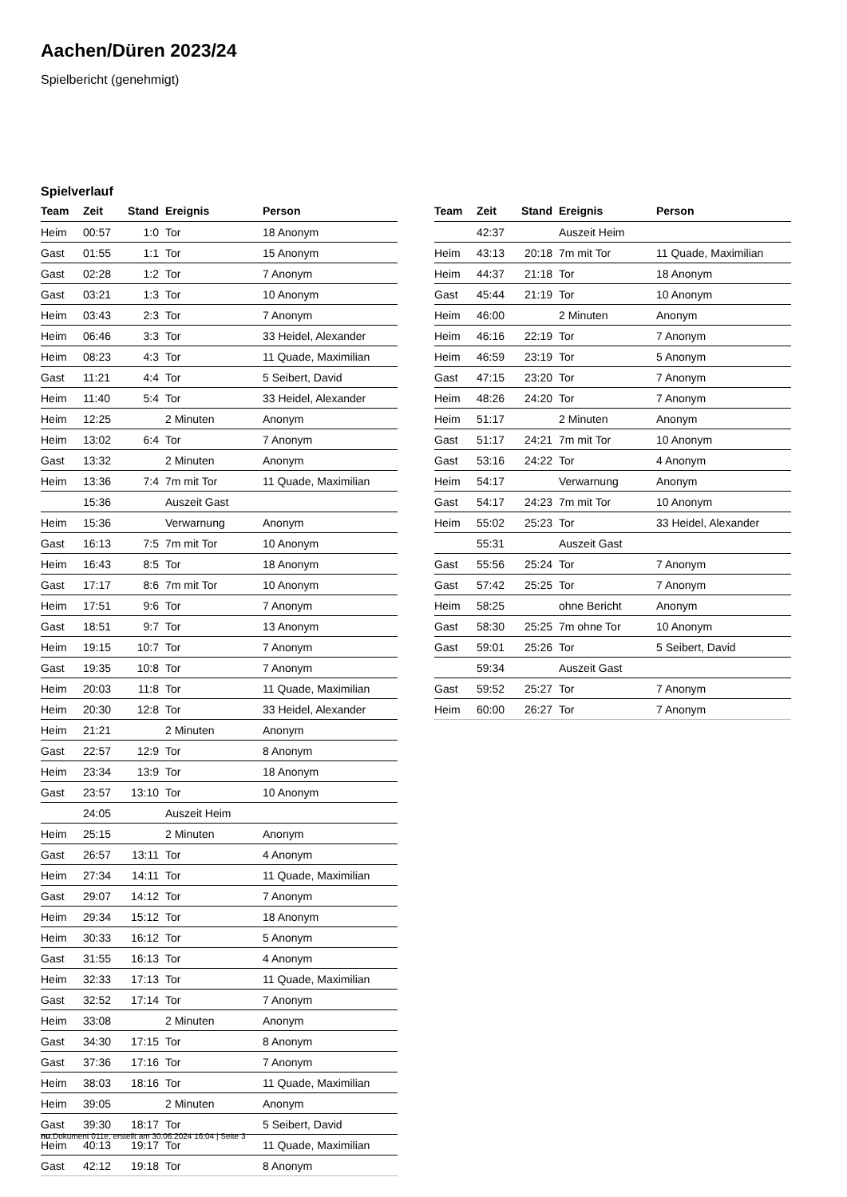Aachen/Düren 2023/24
Spielbericht (genehmigt)
Spielverlauf
| Team | Zeit | Stand | Ereignis | Person |
| --- | --- | --- | --- | --- |
| Heim | 00:57 | 1:0 | Tor | 18 Anonym |
| Gast | 01:55 | 1:1 | Tor | 15 Anonym |
| Gast | 02:28 | 1:2 | Tor | 7 Anonym |
| Gast | 03:21 | 1:3 | Tor | 10 Anonym |
| Heim | 03:43 | 2:3 | Tor | 7 Anonym |
| Heim | 06:46 | 3:3 | Tor | 33 Heidel, Alexander |
| Heim | 08:23 | 4:3 | Tor | 11 Quade, Maximilian |
| Gast | 11:21 | 4:4 | Tor | 5 Seibert, David |
| Heim | 11:40 | 5:4 | Tor | 33 Heidel, Alexander |
| Heim | 12:25 | | 2 Minuten | Anonym |
| Heim | 13:02 | 6:4 | Tor | 7 Anonym |
| Gast | 13:32 | | 2 Minuten | Anonym |
| Heim | 13:36 | 7:4 | 7m mit Tor | 11 Quade, Maximilian |
| | 15:36 | | Auszeit Gast | |
| Heim | 15:36 | | Verwarnung | Anonym |
| Gast | 16:13 | 7:5 | 7m mit Tor | 10 Anonym |
| Heim | 16:43 | 8:5 | Tor | 18 Anonym |
| Gast | 17:17 | 8:6 | 7m mit Tor | 10 Anonym |
| Heim | 17:51 | 9:6 | Tor | 7 Anonym |
| Gast | 18:51 | 9:7 | Tor | 13 Anonym |
| Heim | 19:15 | 10:7 | Tor | 7 Anonym |
| Gast | 19:35 | 10:8 | Tor | 7 Anonym |
| Heim | 20:03 | 11:8 | Tor | 11 Quade, Maximilian |
| Heim | 20:30 | 12:8 | Tor | 33 Heidel, Alexander |
| Heim | 21:21 | | 2 Minuten | Anonym |
| Gast | 22:57 | 12:9 | Tor | 8 Anonym |
| Heim | 23:34 | 13:9 | Tor | 18 Anonym |
| Gast | 23:57 | 13:10 | Tor | 10 Anonym |
| | 24:05 | | Auszeit Heim | |
| Heim | 25:15 | | 2 Minuten | Anonym |
| Gast | 26:57 | 13:11 | Tor | 4 Anonym |
| Heim | 27:34 | 14:11 | Tor | 11 Quade, Maximilian |
| Gast | 29:07 | 14:12 | Tor | 7 Anonym |
| Heim | 29:34 | 15:12 | Tor | 18 Anonym |
| Heim | 30:33 | 16:12 | Tor | 5 Anonym |
| Gast | 31:55 | 16:13 | Tor | 4 Anonym |
| Heim | 32:33 | 17:13 | Tor | 11 Quade, Maximilian |
| Gast | 32:52 | 17:14 | Tor | 7 Anonym |
| Heim | 33:08 | | 2 Minuten | Anonym |
| Gast | 34:30 | 17:15 | Tor | 8 Anonym |
| Gast | 37:36 | 17:16 | Tor | 7 Anonym |
| Heim | 38:03 | 18:16 | Tor | 11 Quade, Maximilian |
| Heim | 39:05 | | 2 Minuten | Anonym |
| Gast | 39:30 | 18:17 | Tor | 5 Seibert, David |
| Heim | 40:13 | 19:17 | Tor | 11 Quade, Maximilian |
| Gast | 42:12 | 19:18 | Tor | 8 Anonym |
| Team | Zeit | Stand | Ereignis | Person |
| --- | --- | --- | --- | --- |
| | 42:37 | | Auszeit Heim | |
| Heim | 43:13 | 20:18 | 7m mit Tor | 11 Quade, Maximilian |
| Heim | 44:37 | 21:18 | Tor | 18 Anonym |
| Gast | 45:44 | 21:19 | Tor | 10 Anonym |
| Heim | 46:00 | | 2 Minuten | Anonym |
| Heim | 46:16 | 22:19 | Tor | 7 Anonym |
| Heim | 46:59 | 23:19 | Tor | 5 Anonym |
| Gast | 47:15 | 23:20 | Tor | 7 Anonym |
| Heim | 48:26 | 24:20 | Tor | 7 Anonym |
| Heim | 51:17 | | 2 Minuten | Anonym |
| Gast | 51:17 | 24:21 | 7m mit Tor | 10 Anonym |
| Gast | 53:16 | 24:22 | Tor | 4 Anonym |
| Heim | 54:17 | | Verwarnung | Anonym |
| Gast | 54:17 | 24:23 | 7m mit Tor | 10 Anonym |
| Heim | 55:02 | 25:23 | Tor | 33 Heidel, Alexander |
| | 55:31 | | Auszeit Gast | |
| Gast | 55:56 | 25:24 | Tor | 7 Anonym |
| Gast | 57:42 | 25:25 | Tor | 7 Anonym |
| Heim | 58:25 | | ohne Bericht | Anonym |
| Gast | 58:30 | 25:25 | 7m ohne Tor | 10 Anonym |
| Gast | 59:01 | 25:26 | Tor | 5 Seibert, David |
| | 59:34 | | Auszeit Gast | |
| Gast | 59:52 | 25:27 | Tor | 7 Anonym |
| Heim | 60:00 | 26:27 | Tor | 7 Anonym |
nu.Dokument 011e, erstellt am 30.06.2024 16:04 | Seite 3